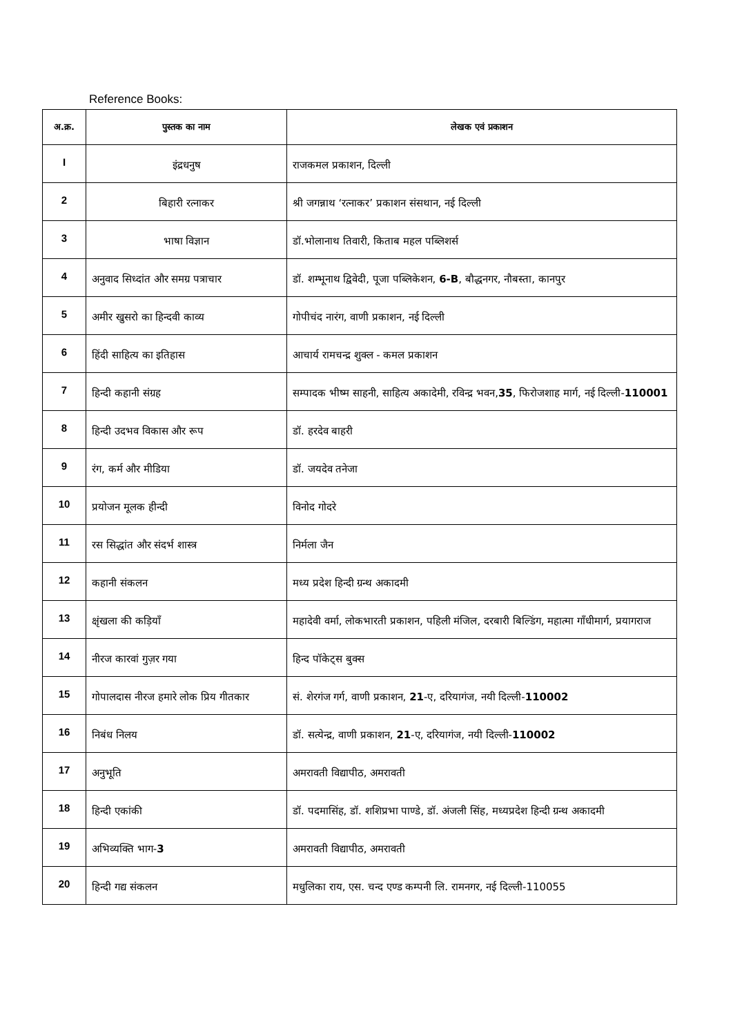Reference Books:
| अ.क्र. | पुस्तक का नाम | लेखक एवं प्रकाशन |
| --- | --- | --- |
| I | इंद्रधनुष | राजकमल प्रकाशन, दिल्ली |
| 2 | बिहारी रत्नाकर | श्री जगन्नाथ ‘रत्नाकर’ प्रकाशन संसथान, नई दिल्ली |
| 3 | भाषा विज्ञान | डॉ.भोलानाथ तिवारी, किताब महल पब्लिशर्स |
| 4 | अनुवाद सिध्दांत और समग्र पत्राचार | डॉ. शम्भूनाथ द्विवेदी, पूजा पब्लिकेशन, 6-B , बौद्धनगर, नौबस्ता, कानपुर |
| 5 | अमीर खुसरो का हिन्दवी काव्य | गोपीचंद नारंग, वाणी प्रकाशन, नई दिल्ली |
| 6 | हिंदी साहित्य का इतिहास | आचार्य रामचन्द्र शुक्ल - कमल प्रकाशन |
| 7 | हिन्दी कहानी संग्रह | सम्पादक भीष्म साहनी, साहित्य अकादेमी, रविन्द्र भवन, 35 , फिरोजशाह मार्ग, नई दिल्ली- 110001 |
| 8 | हिन्दी उदभव विकास और रूप | डॉ. हरदेव बाहरी |
| 9 | रंग, कर्म और मीडिया | डॉ. जयदेव तनेजा |
| 10 | प्रयोजन मूलक हीन्दी | विनोद गोदरे |
| 11 | रस सिद्धांत और संदर्भ शास्त्र | निर्मला जैन |
| 12 | कहानी संकलन | मध्य प्रदेश हिन्दी ग्रन्थ अकादमी |
| 13 | क्षृंखला की कड़ियाँ | महादेवी वर्मा, लोकभारती प्रकाशन, पहिली मंजिल, दरबारी बिल्डिंग, महात्मा गाँधीमार्ग, प्रयागराज |
| 14 | नीरज कारवां गुज़र गया | हिन्द पॉकेट्स बुक्स |
| 15 | गोपालदास नीरज हमारे लोक प्रिय गीतकार | सं. शेरगंज गर्ग, वाणी प्रकाशन, 21 -ए, दरियागंज, नयी दिल्ली- 110002 |
| 16 | निबंध निलय | डॉ. सत्येन्द्र, वाणी प्रकाशन, 21 -ए, दरियागंज, नयी दिल्ली- 110002 |
| 17 | अनुभूति | अमरावती विद्यापीठ, अमरावती |
| 18 | हिन्दी एकांकी | डॉ. पदमासिंह, डॉ. शशिप्रभा पाण्डे, डॉ. अंजली सिंह, मध्यप्रदेश हिन्दी ग्रन्थ अकादमी |
| 19 | अभिव्यक्ति भाग- 3 | अमरावती विद्यापीठ, अमरावती |
| 20 | हिन्दी गद्य संकलन | मधुलिका राय, एस. चन्द एण्ड कम्पनी लि. रामनगर, नई दिल्ली-110055 |